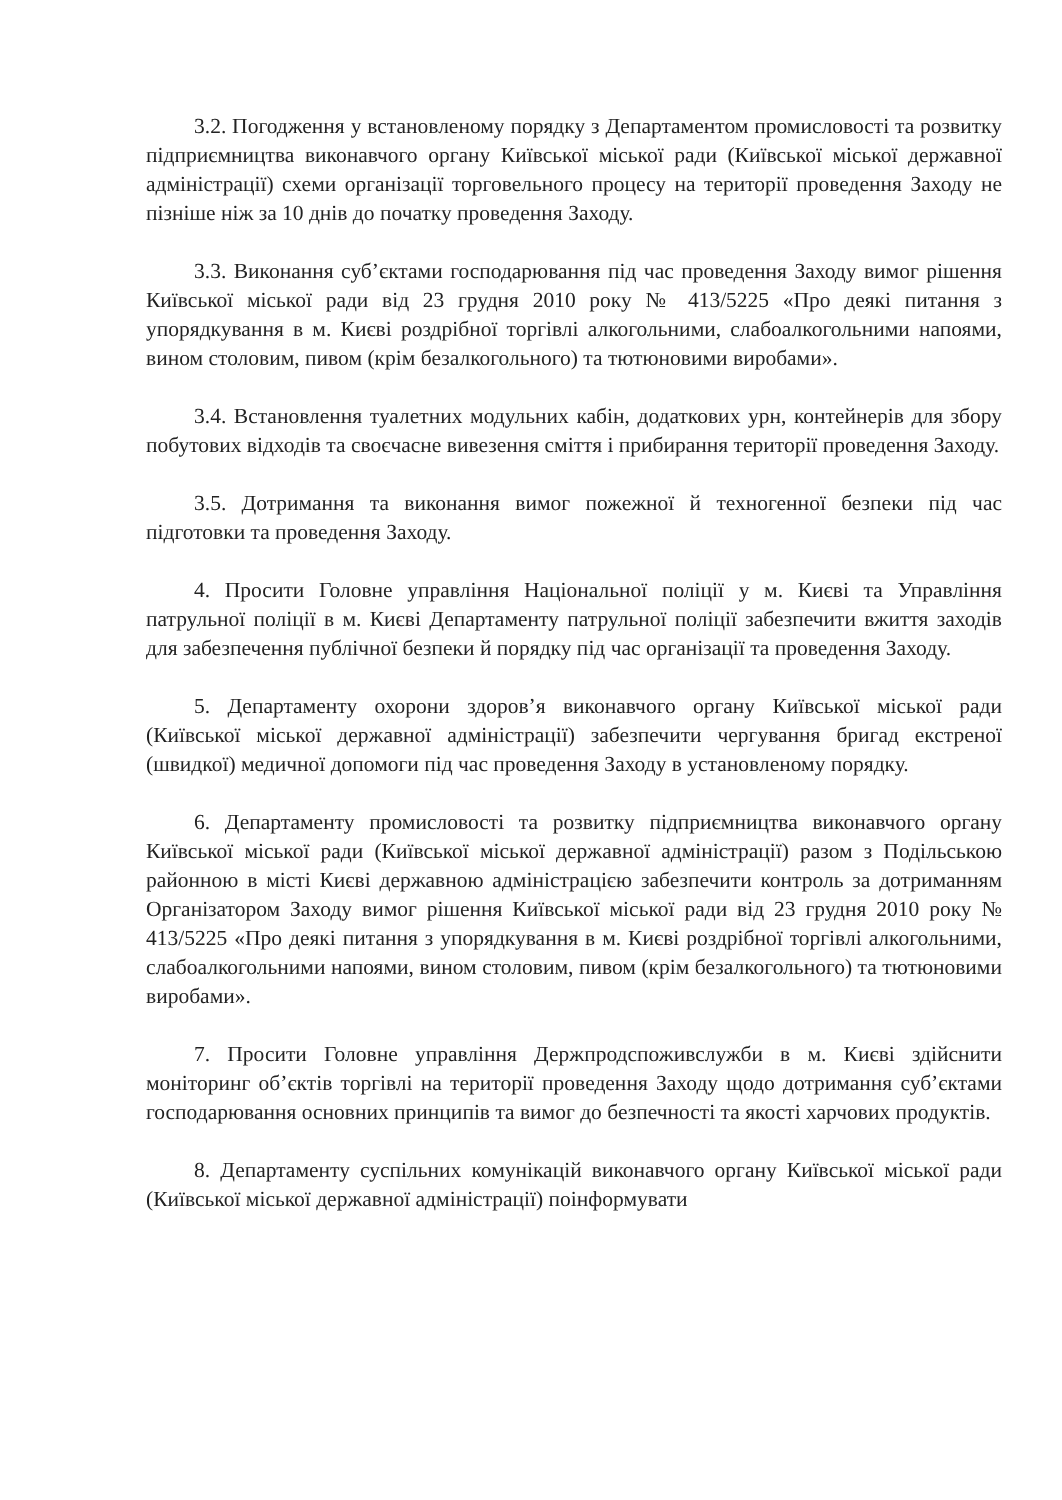3.2. Погодження у встановленому порядку з Департаментом промисловості та розвитку підприємництва виконавчого органу Київської міської ради (Київської міської державної адміністрації) схеми організації торговельного процесу на території проведення Заходу не пізніше ніж за 10 днів до початку проведення Заходу.
3.3. Виконання суб’єктами господарювання під час проведення Заходу вимог рішення Київської міської ради від 23 грудня 2010 року № 413/5225 «Про деякі питання з упорядкування в м. Києві роздрібної торгівлі алкогольними, слабоалкогольними напоями, вином столовим, пивом (крім безалкогольного) та тютюновими виробами».
3.4. Встановлення туалетних модульних кабін, додаткових урн, контейнерів для збору побутових відходів та своєчасне вивезення сміття і прибирання території проведення Заходу.
3.5. Дотримання та виконання вимог пожежної й техногенної безпеки під час підготовки та проведення Заходу.
4. Просити Головне управління Національної поліції у м. Києві та Управління патрульної поліції в м. Києві Департаменту патрульної поліції забезпечити вжиття заходів для забезпечення публічної безпеки й порядку під час організації та проведення Заходу.
5. Департаменту охорони здоров’я виконавчого органу Київської міської ради (Київської міської державної адміністрації) забезпечити чергування бригад екстреної (швидкої) медичної допомоги під час проведення Заходу в установленому порядку.
6. Департаменту промисловості та розвитку підприємництва виконавчого органу Київської міської ради (Київської міської державної адміністрації) разом з Подільською районною в місті Києві державною адміністрацією забезпечити контроль за дотриманням Організатором Заходу вимог рішення Київської міської ради від 23 грудня 2010 року № 413/5225 «Про деякі питання з упорядкування в м. Києві роздрібної торгівлі алкогольними, слабоалкогольними напоями, вином столовим, пивом (крім безалкогольного) та тютюновими виробами».
7. Просити Головне управління Держпродспоживслужби в м. Києві здійснити моніторинг об’єктів торгівлі на території проведення Заходу щодо дотримання суб’єктами господарювання основних принципів та вимог до безпечності та якості харчових продуктів.
8. Департаменту суспільних комунікацій виконавчого органу Київської міської ради (Київської міської державної адміністрації) поінформувати